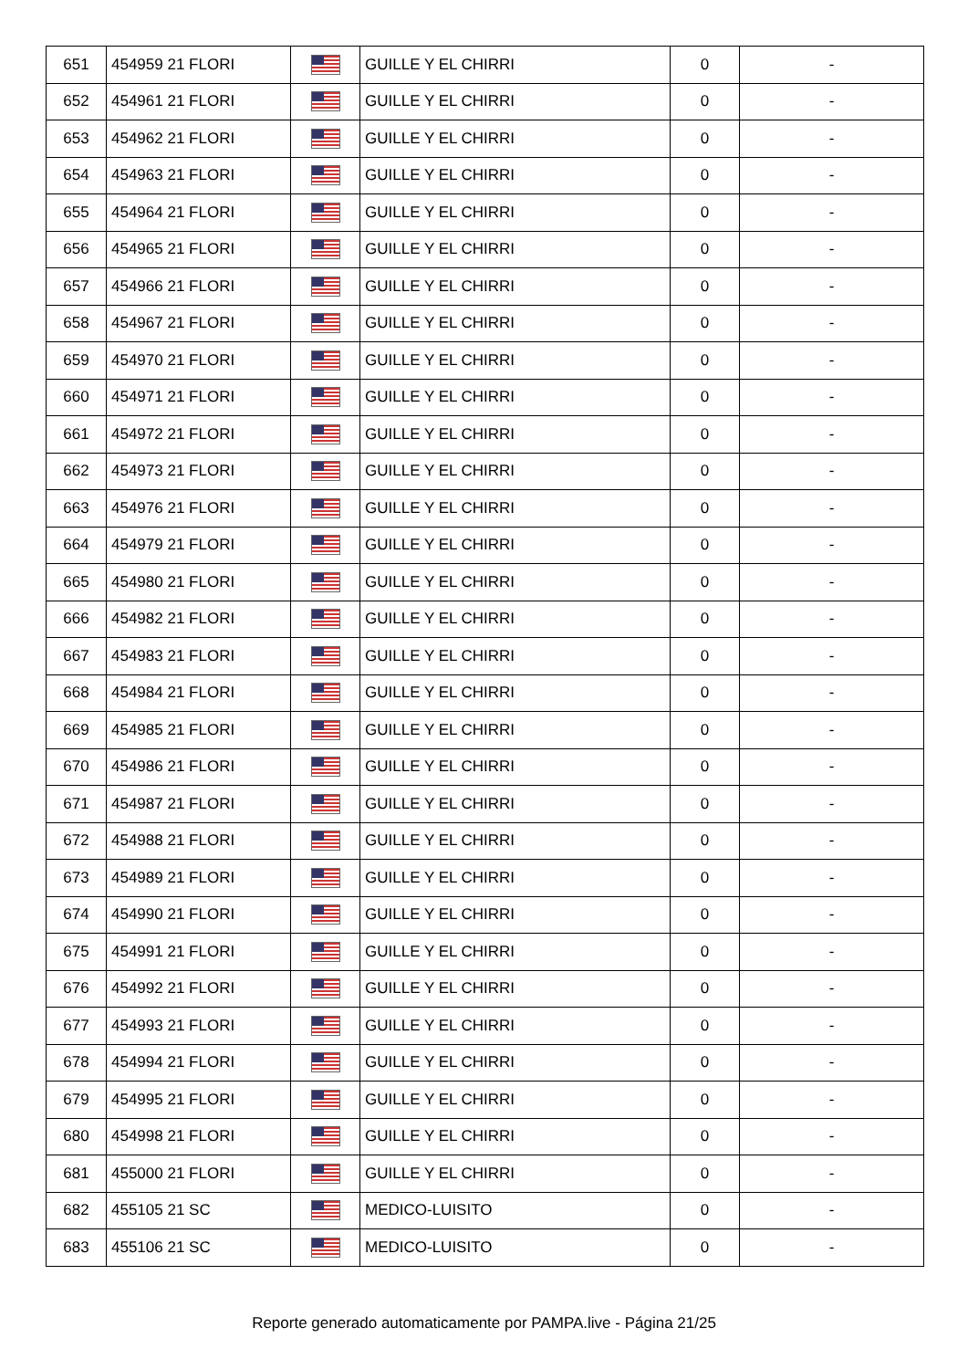| 651 | 454959 21 FLORI | | GUILLE Y EL CHIRRI | 0 | - |
| 652 | 454961 21 FLORI | | GUILLE Y EL CHIRRI | 0 | - |
| 653 | 454962 21 FLORI | | GUILLE Y EL CHIRRI | 0 | - |
| 654 | 454963 21 FLORI | | GUILLE Y EL CHIRRI | 0 | - |
| 655 | 454964 21 FLORI | | GUILLE Y EL CHIRRI | 0 | - |
| 656 | 454965 21 FLORI | | GUILLE Y EL CHIRRI | 0 | - |
| 657 | 454966 21 FLORI | | GUILLE Y EL CHIRRI | 0 | - |
| 658 | 454967 21 FLORI | | GUILLE Y EL CHIRRI | 0 | - |
| 659 | 454970 21 FLORI | | GUILLE Y EL CHIRRI | 0 | - |
| 660 | 454971 21 FLORI | | GUILLE Y EL CHIRRI | 0 | - |
| 661 | 454972 21 FLORI | | GUILLE Y EL CHIRRI | 0 | - |
| 662 | 454973 21 FLORI | | GUILLE Y EL CHIRRI | 0 | - |
| 663 | 454976 21 FLORI | | GUILLE Y EL CHIRRI | 0 | - |
| 664 | 454979 21 FLORI | | GUILLE Y EL CHIRRI | 0 | - |
| 665 | 454980 21 FLORI | | GUILLE Y EL CHIRRI | 0 | - |
| 666 | 454982 21 FLORI | | GUILLE Y EL CHIRRI | 0 | - |
| 667 | 454983 21 FLORI | | GUILLE Y EL CHIRRI | 0 | - |
| 668 | 454984 21 FLORI | | GUILLE Y EL CHIRRI | 0 | - |
| 669 | 454985 21 FLORI | | GUILLE Y EL CHIRRI | 0 | - |
| 670 | 454986 21 FLORI | | GUILLE Y EL CHIRRI | 0 | - |
| 671 | 454987 21 FLORI | | GUILLE Y EL CHIRRI | 0 | - |
| 672 | 454988 21 FLORI | | GUILLE Y EL CHIRRI | 0 | - |
| 673 | 454989 21 FLORI | | GUILLE Y EL CHIRRI | 0 | - |
| 674 | 454990 21 FLORI | | GUILLE Y EL CHIRRI | 0 | - |
| 675 | 454991 21 FLORI | | GUILLE Y EL CHIRRI | 0 | - |
| 676 | 454992 21 FLORI | | GUILLE Y EL CHIRRI | 0 | - |
| 677 | 454993 21 FLORI | | GUILLE Y EL CHIRRI | 0 | - |
| 678 | 454994 21 FLORI | | GUILLE Y EL CHIRRI | 0 | - |
| 679 | 454995 21 FLORI | | GUILLE Y EL CHIRRI | 0 | - |
| 680 | 454998 21 FLORI | | GUILLE Y EL CHIRRI | 0 | - |
| 681 | 455000 21 FLORI | | GUILLE Y EL CHIRRI | 0 | - |
| 682 | 455105 21 SC | | MEDICO-LUISITO | 0 | - |
| 683 | 455106 21 SC | | MEDICO-LUISITO | 0 | - |
Reporte generado automaticamente por PAMPA.live - Página 21/25